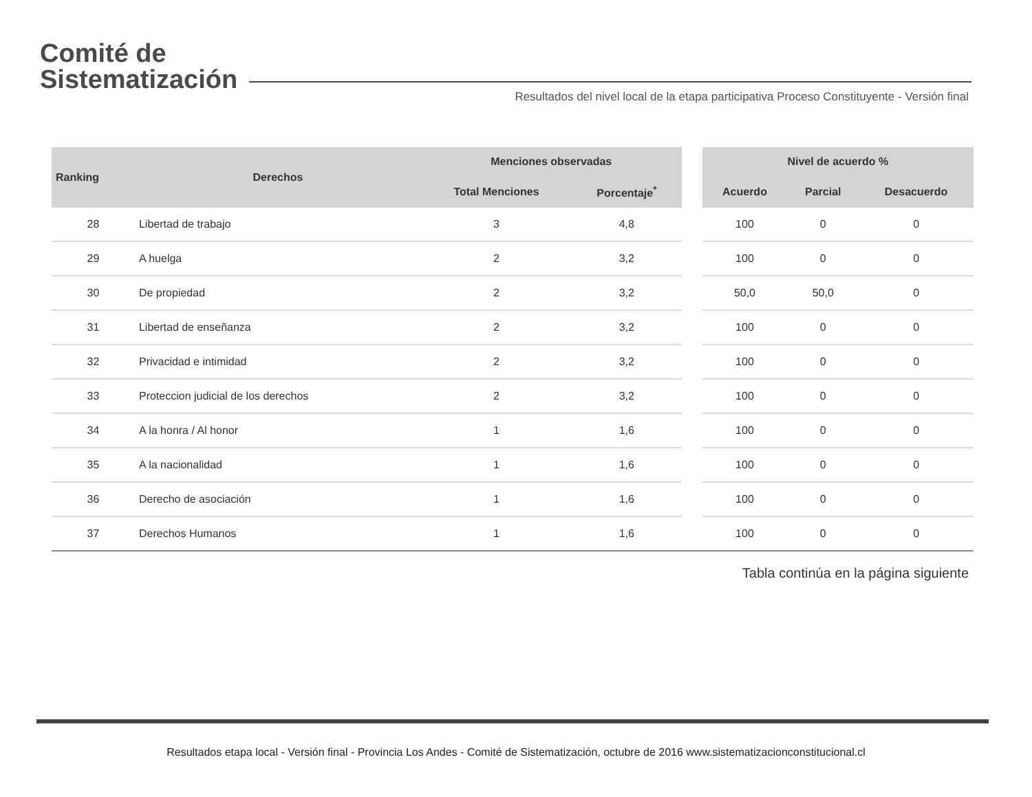Comité de
Sistematización
Resultados del nivel local de la etapa participativa Proceso Constituyente - Versión final
| Ranking | Derechos | Menciones observadas | | | Nivel de acuerdo % | | |
| --- | --- | --- | --- | --- | --- | --- | --- |
| | | Total Menciones | Porcentaje<sup>*</sup> | | Acuerdo | Parcial | Desacuerdo |
| 28 | Libertad de trabajo | 3 | 4,8 | | 100 | 0 | 0 |
| 29 | A huelga | 2 | 3,2 | | 100 | 0 | 0 |
| 30 | De propiedad | 2 | 3,2 | | 50,0 | 50,0 | 0 |
| 31 | Libertad de enseñanza | 2 | 3,2 | | 100 | 0 | 0 |
| 32 | Privacidad e intimidad | 2 | 3,2 | | 100 | 0 | 0 |
| 33 | Proteccion judicial de los derechos | 2 | 3,2 | | 100 | 0 | 0 |
| 34 | A la honra / Al honor | 1 | 1,6 | | 100 | 0 | 0 |
| 35 | A la nacionalidad | 1 | 1,6 | | 100 | 0 | 0 |
| 36 | Derecho de asociación | 1 | 1,6 | | 100 | 0 | 0 |
| 37 | Derechos Humanos | 1 | 1,6 | | 100 | 0 | 0 |
Tabla continúa en la página siguiente
Resultados etapa local - Versión final - Provincia Los Andes - Comité de Sistematización, octubre de 2016 www.sistematizacionconstitucional.cl